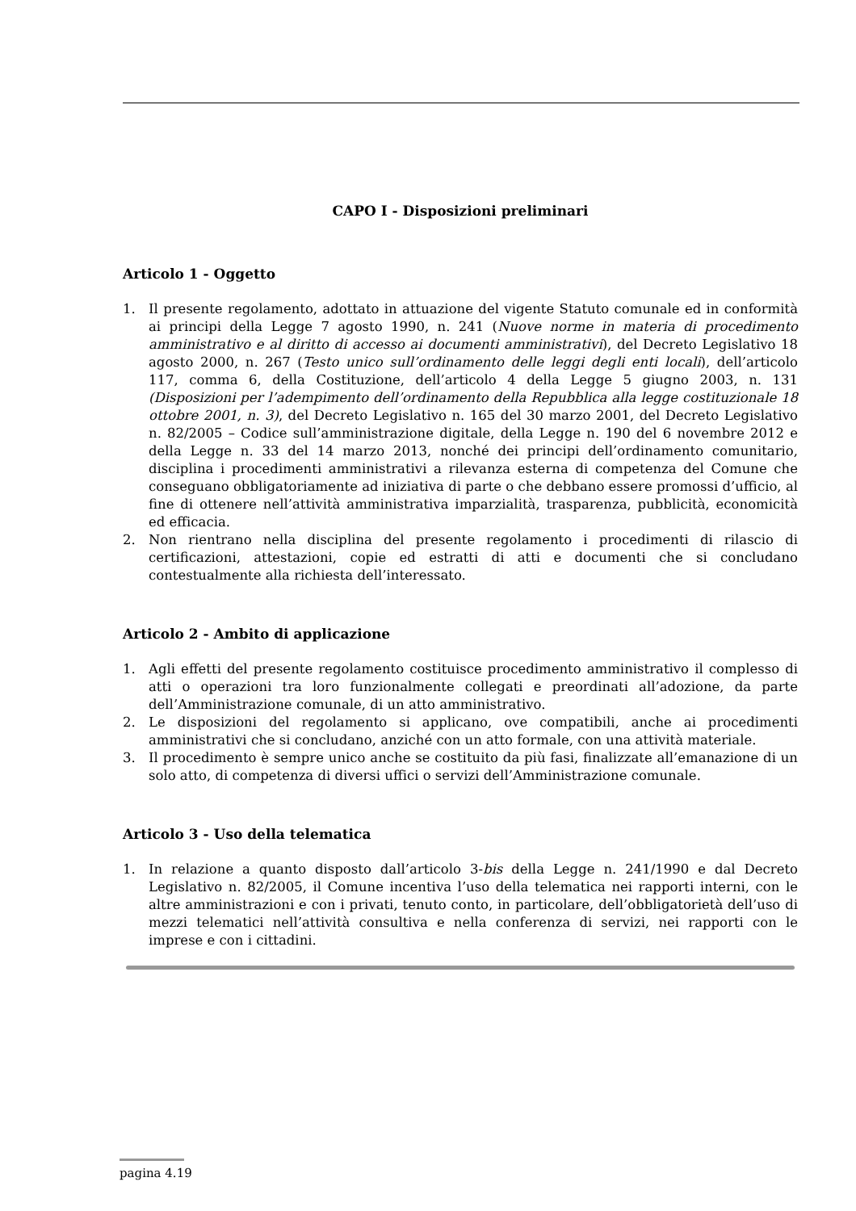CAPO I - Disposizioni preliminari
Articolo 1 - Oggetto
1. Il presente regolamento, adottato in attuazione del vigente Statuto comunale ed in conformità ai principi della Legge 7 agosto 1990, n. 241 (Nuove norme in materia di procedimento amministrativo e al diritto di accesso ai documenti amministrativi), del Decreto Legislativo 18 agosto 2000, n. 267 (Testo unico sull’ordinamento delle leggi degli enti locali), dell’articolo 117, comma 6, della Costituzione, dell’articolo 4 della Legge 5 giugno 2003, n. 131 (Disposizioni per l’adempimento dell’ordinamento della Repubblica alla legge costituzionale 18 ottobre 2001, n. 3), del Decreto Legislativo n. 165 del 30 marzo 2001, del Decreto Legislativo n. 82/2005 – Codice sull’amministrazione digitale, della Legge n. 190 del 6 novembre 2012 e della Legge n. 33 del 14 marzo 2013, nonché dei principi dell’ordinamento comunitario, disciplina i procedimenti amministrativi a rilevanza esterna di competenza del Comune che conseguano obbligatoriamente ad iniziativa di parte o che debbano essere promossi d’ufficio, al fine di ottenere nell’attività amministrativa imparzialità, trasparenza, pubblicità, economicità ed efficacia.
2. Non rientrano nella disciplina del presente regolamento i procedimenti di rilascio di certificazioni, attestazioni, copie ed estratti di atti e documenti che si concludano contestualmente alla richiesta dell’interessato.
Articolo 2 - Ambito di applicazione
1. Agli effetti del presente regolamento costituisce procedimento amministrativo il complesso di atti o operazioni tra loro funzionalmente collegati e preordinati all’adozione, da parte dell’Amministrazione comunale, di un atto amministrativo.
2. Le disposizioni del regolamento si applicano, ove compatibili, anche ai procedimenti amministrativi che si concludano, anziché con un atto formale, con una attività materiale.
3. Il procedimento è sempre unico anche se costituito da più fasi, finalizzate all’emanazione di un solo atto, di competenza di diversi uffici o servizi dell’Amministrazione comunale.
Articolo 3 - Uso della telematica
1. In relazione a quanto disposto dall’articolo 3-bis della Legge n. 241/1990 e dal Decreto Legislativo n. 82/2005, il Comune incentiva l’uso della telematica nei rapporti interni, con le altre amministrazioni e con i privati, tenuto conto, in particolare, dell’obbligatorietà dell’uso di mezzi telematici nell’attività consultiva e nella conferenza di servizi, nei rapporti con le imprese e con i cittadini.
pagina 4.19